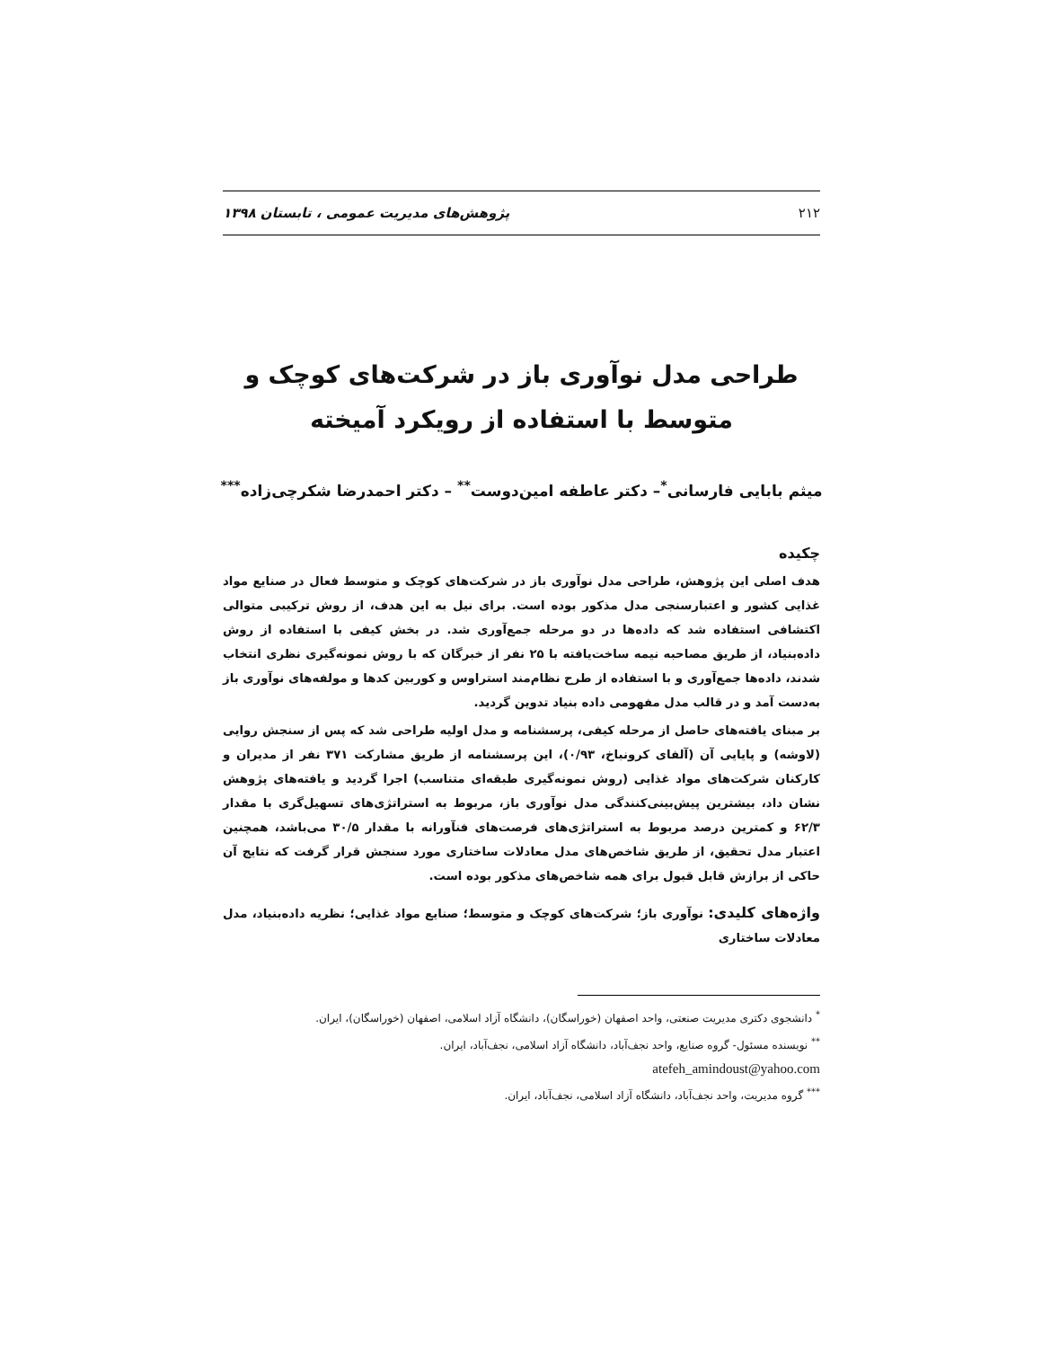۲۱۲ پژوهش‌های مدیریت عمومی ، تابستان ۱۳۹۸
طراحی مدل نوآوری باز در شرکت‌های کوچک و متوسط با استفاده از رویکرد آمیخته
میثم بابایی فارسانی<sup>*</sup>– دکتر عاطفه امین‌دوست<sup>**</sup> – دکتر احمدرضا شکرچی‌زاده<sup>***</sup>
چکیده
هدف اصلی این پژوهش، طراحی مدل نوآوری باز در شرکت‌های کوچک و متوسط فعال در صنایع مواد غذایی کشور و اعتبارسنجی مدل مذکور بوده است. برای نیل به این هدف، از روش ترکیبی متوالی اکتشافی استفاده شد که داده‌ها در دو مرحله جمع‌آوری شد. در بخش کیفی با استفاده از روش داده‌بنیاد، از طریق مصاحبه نیمه ساخت‌یافته با ۲۵ نفر از خبرگان که با روش نمونه‌گیری نظری انتخاب شدند، داده‌ها جمع‌آوری و با استفاده از طرح نظام‌مند استراوس و کوربین کدها و مولفه‌های نوآوری باز به‌دست آمد و در قالب مدل مفهومی داده بنیاد تدوین گردید.
بر مبنای یافته‌های حاصل از مرحله کیفی، پرسشنامه و مدل اولیه طراحی شد که پس از سنجش روایی (لاوشه) و پایایی آن (آلفای کرونباخ، ۰/۹۳)، این پرسشنامه از طریق مشارکت ۳۷۱ نفر از مدیران و کارکنان شرکت‌های مواد غذایی (روش نمونه‌گیری طبقه‌ای متناسب) اجرا گردید و یافته‌های پژوهش نشان داد، بیشترین پیش‌بینی‌کنندگی مدل نوآوری باز، مربوط به استراتژی‌های تسهیل‌گری با مقدار ۶۲/۳ و کمترین درصد مربوط به استراتژی‌های فرصت‌های فنآورانه با مقدار ۳۰/۵ می‌باشد، همچنین اعتبار مدل تحقیق، از طریق شاخص‌های مدل معادلات ساختاری مورد سنجش قرار گرفت که نتایج آن حاکی از برازش قابل قبول برای همه شاخص‌های مذکور بوده است.
واژه‌های کلیدی: نوآوری باز؛ شرکت‌های کوچک و متوسط؛ صنایع مواد غذایی؛ نظریه داده‌بنیاد، مدل معادلات ساختاری
<sup>*</sup> دانشجوی دکتری مدیریت صنعتی، واحد اصفهان (خوراسگان)، دانشگاه آزاد اسلامی، اصفهان (خوراسگان)، ایران.
<sup>**</sup> نویسنده مسئول- گروه صنایع، واحد نجف‌آباد، دانشگاه آزاد اسلامی، نجف‌آباد، ایران.
atefeh_amindoust@yahoo.com
<sup>***</sup> گروه مدیریت، واحد نجف‌آباد، دانشگاه آزاد اسلامی، نجف‌آباد، ایران.